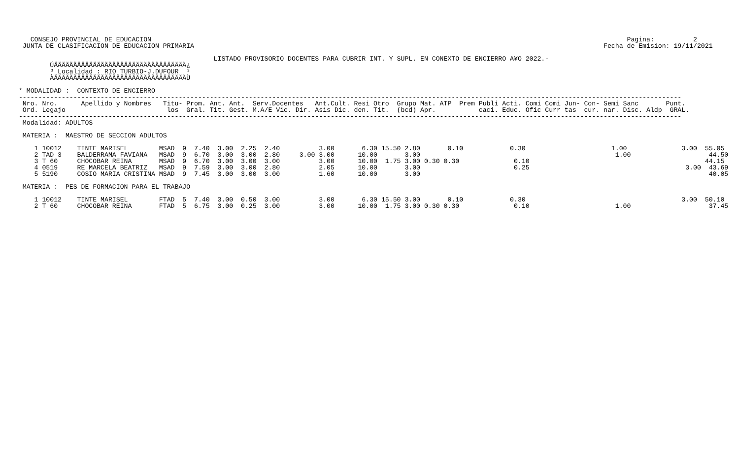CONSEJO PROVINCIAL DE EDUCACION                                                                                                                          Pagina:          2
  JUNTA DE CLASIFICACION DE EDUCACION PRIMARIA                                                                                                         Fecha de Emision: 19/11/2021

                                                   LISTADO PROVISORIO DOCENTES PARA CUBRIR INT. Y SUPL. EN CONEXTO DE ENCIERRO A¥O 2022.-
         ÚÄÄÄÄÄÄÄÄÄÄÄÄÄÄÄÄÄÄÄÄÄÄÄÄÄÄÄÄÄÄÄÄÄÄ¿
         ³ Localidad : RIO TURBIO-J.DUFOUR  ³
         ÀÄÄÄÄÄÄÄÄÄÄÄÄÄÄÄÄÄÄÄÄÄÄÄÄÄÄÄÄÄÄÄÄÄÄÙ

 * MODALIDAD :  CONTEXTO DE ENCIERRO
 --------------------------------------------------------------------------------------------------------------------------------------------------------------------------
  Nro. Nro.      Apellido y Nombres   Titu- Prom. Ant. Ant.  Serv.Docentes   Ant.Cult. Resi Otro  Grupo Mat. ATP  Prem Publi Acti. Comi Comi Jun- Con- Semi Sanc       Punt.
  Ord. Legajo                          los  Gral. Tit. Gest. M.A/E Vic. Dir. Asis Dic. den. Tit.  (bcd) Apr.           caci. Educ. Ofic Curr tas  cur. nar. Disc. Aldp  GRAL.
 --------------------------------------------------------------------------------------------------------------------------------------------------------------------------
  Modalidad: ADULTOS

  MATERIA :  MAESTRO DE SECCION ADULTOS

     1 10012    TINTE MARISEL        MSAD  9  7.40  3.00  2.25  2.40          3.00       6.30 15.50 2.80       0.10            0.30                      1.00              3.00  55.05
     2 TAD 3    BALDERRAMA FAVIANA   MSAD  9  6.70  3.00  3.00  2.80     3.00 3.00      10.00       3.00                                                  1.00                    44.50
     3 T 60     CHOCOBAR REINA       MSAD  9  6.70  3.00  3.00  3.00          3.00      10.00  1.75 3.00 0.30 0.30              0.10                                             44.15
     4 0519     RE MARCELA BEATRIZ   MSAD  9  7.59  3.00  3.00  2.80          2.05      10.00       3.00                        0.25                                        3.00  43.69
     5 5190     COSIO MARIA CRISTINA MSAD  9  7.45  3.00  3.00  3.00          1.60      10.00       3.00                                                                          40.05

  MATERIA :  PES DE FORMACION PARA EL TRABAJO

     1 10012    TINTE MARISEL        FTAD  5  7.40  3.00  0.50  3.00          3.00       6.30 15.50 3.00       0.10            0.30                                        3.00  50.10
     2 T 60     CHOCOBAR REINA       FTAD  5  6.75  3.00  0.25  3.00          3.00      10.00  1.75 3.00 0.30 0.30              0.10                      1.00                    37.45